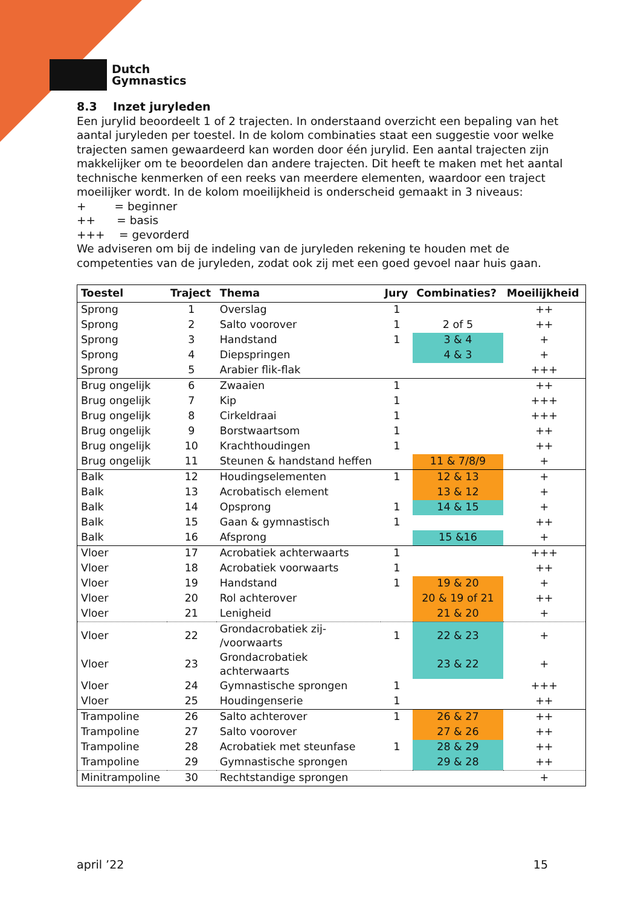Dutch
Gymnastics
8.3 Inzet juryleden
Een jurylid beoordeelt 1 of 2 trajecten. In onderstaand overzicht een bepaling van het aantal juryleden per toestel. In de kolom combinaties staat een suggestie voor welke trajecten samen gewaardeerd kan worden door één jurylid. Een aantal trajecten zijn makkelijker om te beoordelen dan andere trajecten. Dit heeft te maken met het aantal technische kenmerken of een reeks van meerdere elementen, waardoor een traject moeilijker wordt. In de kolom moeilijkheid is onderscheid gemaakt in 3 niveaus:
+ = beginner
++ = basis
+++ = gevorderd
We adviseren om bij de indeling van de juryleden rekening te houden met de competenties van de juryleden, zodat ook zij met een goed gevoel naar huis gaan.
| Toestel | Traject | Thema | Jury | Combinaties? | Moeilijkheid |
| --- | --- | --- | --- | --- | --- |
| Sprong | 1 | Overslag | 1 | | ++ |
| Sprong | 2 | Salto voorover | 1 | 2 of 5 | ++ |
| Sprong | 3 | Handstand | 1 | 3 & 4 | + |
| Sprong | 4 | Diepspringen | | 4 & 3 | + |
| Sprong | 5 | Arabier flik-flak | | | +++ |
| Brug ongelijk | 6 | Zwaaien | 1 | | ++ |
| Brug ongelijk | 7 | Kip | 1 | | +++ |
| Brug ongelijk | 8 | Cirkeldraai | 1 | | +++ |
| Brug ongelijk | 9 | Borstwaartsom | 1 | | ++ |
| Brug ongelijk | 10 | Krachthoudingen | 1 | | ++ |
| Brug ongelijk | 11 | Steunen & handstand heffen | | 11 & 7/8/9 | + |
| Balk | 12 | Houdingselementen | 1 | 12 & 13 | + |
| Balk | 13 | Acrobatisch element | | 13 & 12 | + |
| Balk | 14 | Opsprong | 1 | 14 & 15 | + |
| Balk | 15 | Gaan & gymnastisch | 1 | | ++ |
| Balk | 16 | Afsprong | | 15 &16 | + |
| Vloer | 17 | Acrobatiek achterwaarts | 1 | | +++ |
| Vloer | 18 | Acrobatiek voorwaarts | 1 | | ++ |
| Vloer | 19 | Handstand | 1 | 19 & 20 | + |
| Vloer | 20 | Rol achterover | | 20 & 19 of 21 | ++ |
| Vloer | 21 | Lenigheid | | 21 & 20 | + |
| Vloer | 22 | Grondacrobatiek zij- /voorwaarts | 1 | 22 & 23 | + |
| Vloer | 23 | Grondacrobatiek achterwaarts | | 23 & 22 | + |
| Vloer | 24 | Gymnastische sprongen | 1 | | +++ |
| Vloer | 25 | Houdingenserie | 1 | | ++ |
| Trampoline | 26 | Salto achterover | 1 | 26 & 27 | ++ |
| Trampoline | 27 | Salto voorover | | 27 & 26 | ++ |
| Trampoline | 28 | Acrobatiek met steunfase | 1 | 28 & 29 | ++ |
| Trampoline | 29 | Gymnastische sprongen | | 29 & 28 | ++ |
| Minitrampoline | 30 | Rechtstandige sprongen | | | + |
april ’22 15